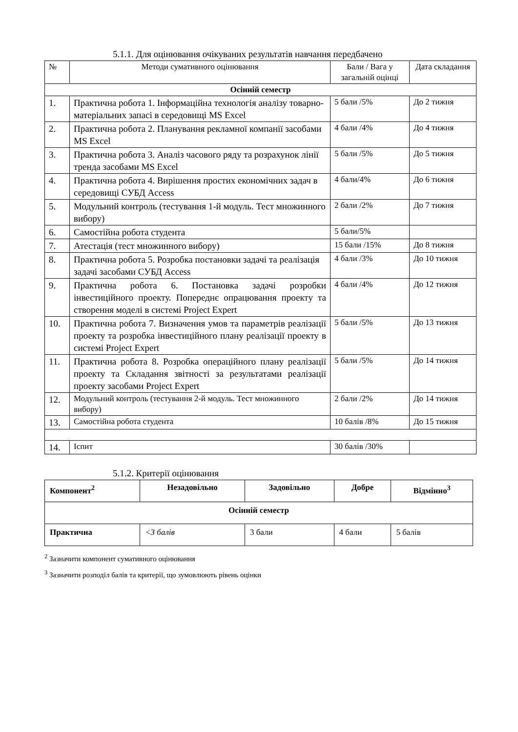5.1.1. Для оцінювання очікуваних результатів навчання передбачено
| № | Методи сумативного оцінювання | Бали / Вага у загальній оцінці | Дата складання |
| --- | --- | --- | --- |
| Осінній семестр | | | |
| 1. | Практична робота 1. Інформаційна технологія аналізу товарно-матеріальних запасі в середовищі MS Excel | 5 бали /5% | До 2 тижня |
| 2. | Практична робота 2. Планування рекламної компанії засобами MS Excel | 4 бали /4% | До 4 тижня |
| 3. | Практична робота 3. Аналіз часового ряду та розрахунок лінії тренда засобами MS Excel | 5 бали /5% | До 5 тижня |
| 4. | Практична робота 4. Вирішення простих економічних задач в середовищі СУБД Access | 4 бали/4% | До 6 тижня |
| 5. | Модульний контроль (тестування 1-й модуль. Тест множинного вибору) | 2 бали /2% | До 7 тижня |
| 6. | Самостійна робота студента | 5 бали/5% | |
| 7. | Атестація (тест множинного вибору) | 15 бали /15% | До 8 тижня |
| 8. | Практична робота 5. Розробка постановки задачі та реалізація задачі засобами СУБД Access | 4 бали /3% | До 10 тижня |
| 9. | Практична робота 6. Постановка задачі розробки інвестиційного проекту. Попереднє опрацювання проекту та створення моделі в системі Project Expert | 4 бали /4% | До 12 тижня |
| 10. | Практична робота 7. Визначення умов та параметрів реалізації проекту та розробка інвестиційного плану реалізації проекту в системі Project Expert | 5 бали /5% | До 13 тижня |
| 11. | Практична робота 8. Розробка операційного плану реалізації проекту та Складання звітності за результатами реалізації проекту засобами Project Expert | 5 бали /5% | До 14 тижня |
| 12. | Модульний контроль (тестування 2-й модуль. Тест множинного вибору) | 2 бали /2% | До 14 тижня |
| 13. | Самостійна робота студента | 10 балів /8% | До 15 тижня |
| 14. | Іспит | 30 балів /30% | |
5.1.2. Критерії оцінювання
| Компонент<sup>2</sup> | Незадовільно | Задовільно | Добре | Відмінно<sup>3</sup> |
| --- | --- | --- | --- | --- |
| Осінній семестр | | | | |
| Практична | <3 балів | 3 бали | 4 бали | 5 балів |
<sup>2</sup> Зазначити компонент сумативного оцінювання
<sup>3</sup> Зазначити розподіл балів та критерії, що зумовлюють рівень оцінки